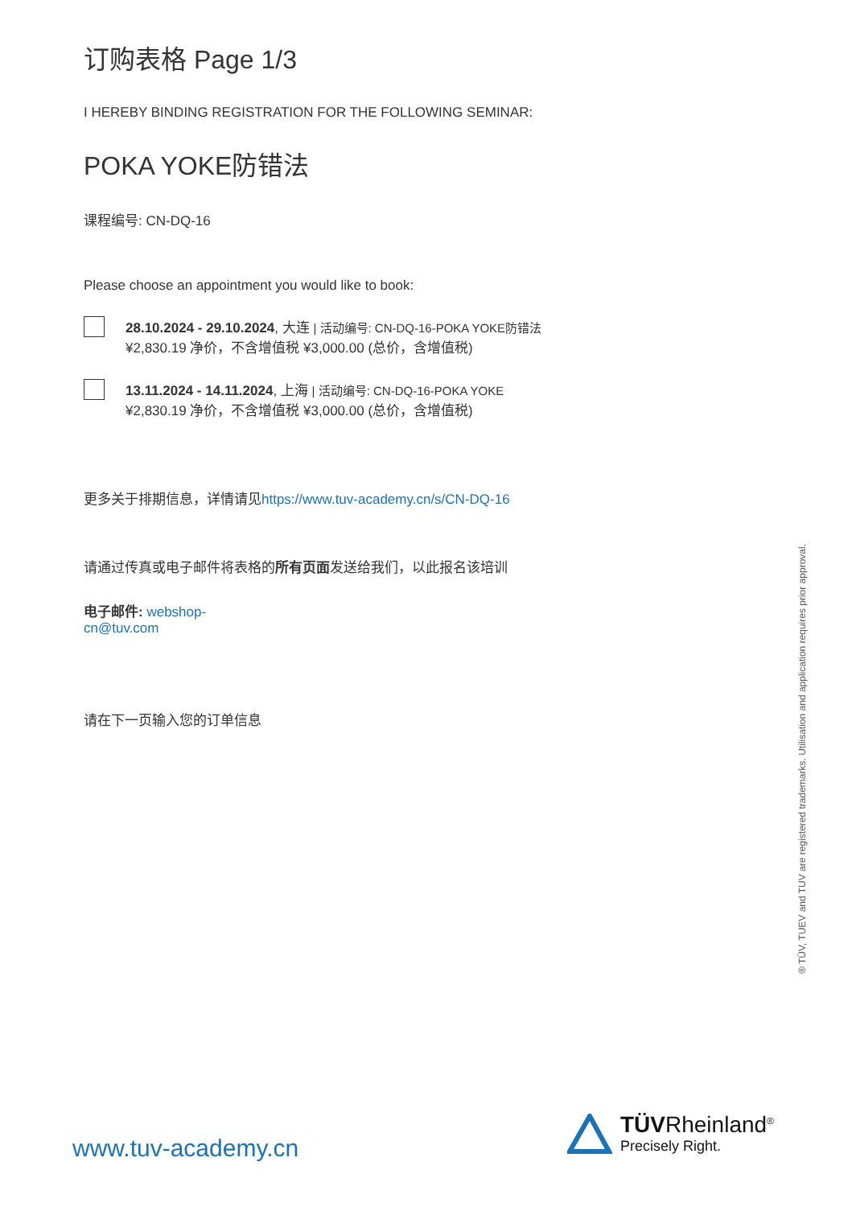订购表格 Page 1/3
I HEREBY BINDING REGISTRATION FOR THE FOLLOWING SEMINAR:
POKA YOKE防错法
课程编号: CN-DQ-16
Please choose an appointment you would like to book:
28.10.2024 - 29.10.2024, 大连 | 活动编号: CN-DQ-16-POKA YOKE防错法
¥2,830.19 净价，不含增值税 ¥3,000.00 (总价，含增值税)
13.11.2024 - 14.11.2024, 上海 | 活动编号: CN-DQ-16-POKA YOKE
¥2,830.19 净价，不含增值税 ¥3,000.00 (总价，含增值税)
更多关于排期信息，详情请见https://www.tuv-academy.cn/s/CN-DQ-16
请通过传真或电子邮件将表格的所有页面发送给我们，以此报名该培训
电子邮件: webshop-cn@tuv.com
请在下一页输入您的订单信息
® TÜV, TUEV and TUV are registered trademarks. Utilisation and application requires prior approval.
www.tuv-academy.cn
TÜVRheinland<sup>®</sup>
Precisely Right.